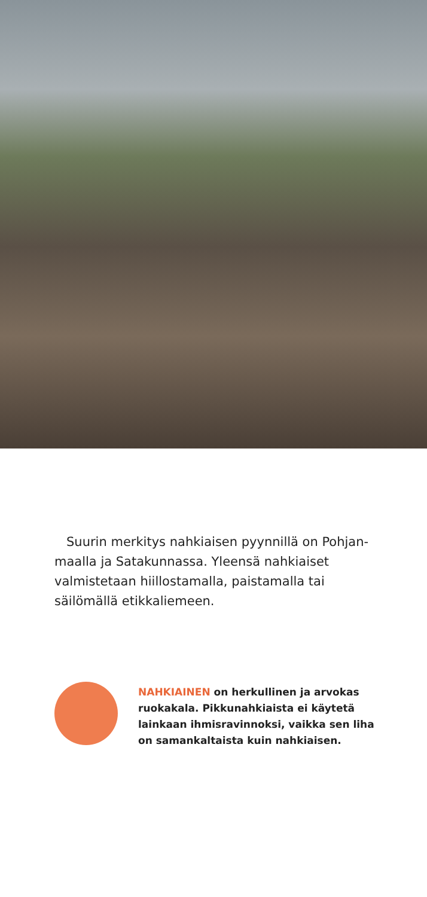Suurin merkitys nahkiaisen pyynnillä on Pohjan­maalla ja Satakunnassa. Yleensä nahkiaiset valmis­tetaan hiillostamalla, paistamalla tai säilömällä etikkaliemeen.
NAHKIAINEN on herkullinen ja arvokas ruokakala. Pikkunahkiaista ei käytetä lainkaan ihmisravinnoksi, vaikka sen liha on samankaltaista kuin nahkiaisen.